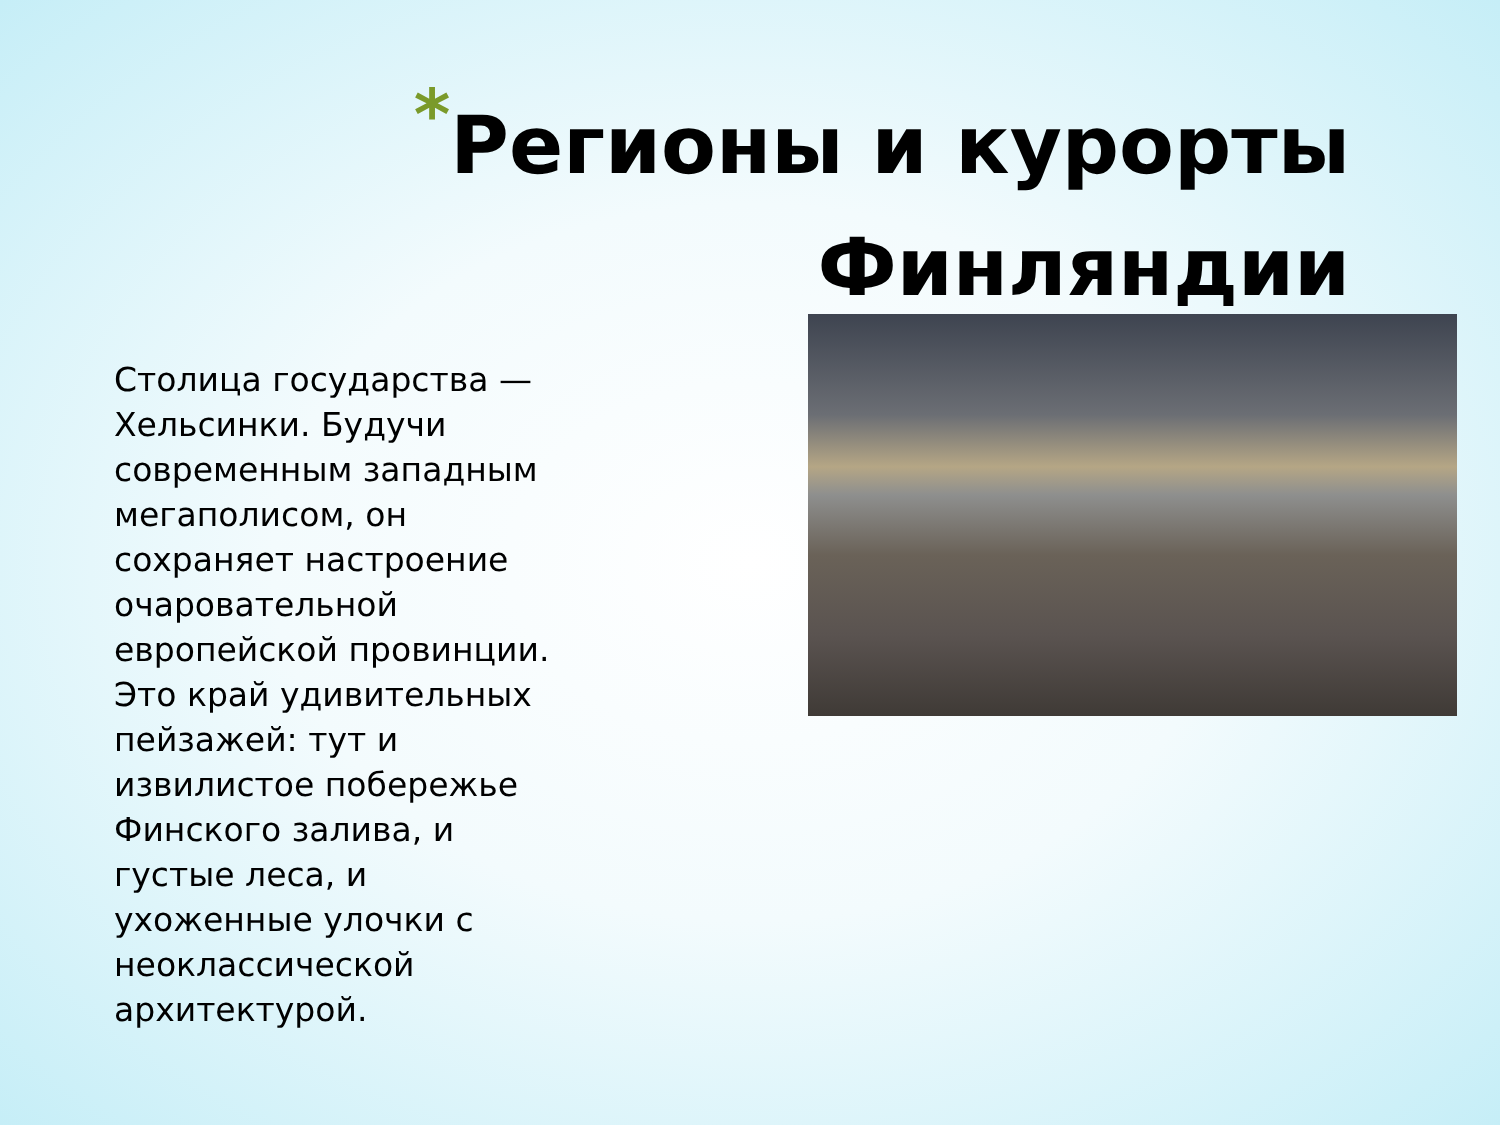*Регионы и курорты Финляндии
Столица государства — Хельсинки. Будучи современным западным мегаполисом, он сохраняет настроение очаровательной европейской провинции. Это край удивительных пейзажей: тут и извилистое побережье Финского залива, и густые леса, и ухоженные улочки с неоклассической архитектурой.